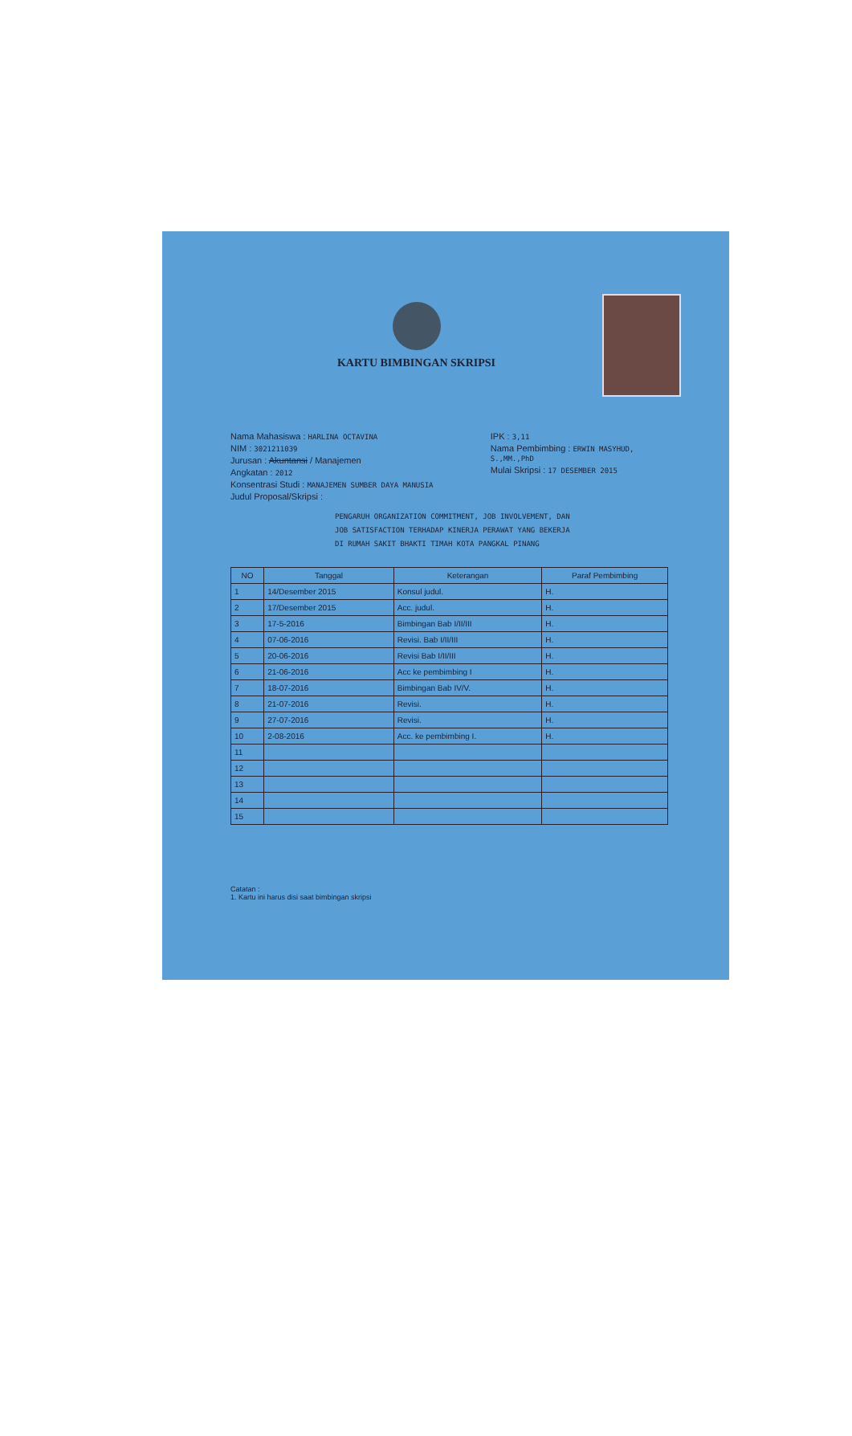KARTU BIMBINGAN SKRIPSI
Nama Mahasiswa : HARLINA OCTAVINA
NIM : 3021211039
Jurusan : Akuntansi / Manajemen
Angkatan : 2012
Konsentrasi Studi : MANAJEMEN SUMBER DAYA MANUSIA
Judul Proposal/Skripsi :
IPK : 3,11
Nama Pembimbing : ERWIN MASYHUD, S.,MM.,PhD
Mulai Skripsi : 17 DESEMBER 2015
PENGARUH ORGANIZATION COMMITMENT, JOB INVOLVEMENT, DAN
JOB SATISFACTION TERHADAP KINERJA PERAWAT YANG BEKERJA
DI RUMAH SAKIT BHAKTI TIMAH KOTA PANGKAL PINANG
| NO | Tanggal | Keterangan | Paraf Pembimbing |
| --- | --- | --- | --- |
| 1 | 14/Desember 2015 | Konsul judul. | H. |
| 2 | 17/Desember 2015 | Acc. judul. | H. |
| 3 | 17-5-2016 | Bimbingan Bab I/II/III | H. |
| 4 | 07-06-2016 | Revisi. Bab I/II/III | H. |
| 5 | 20-06-2016 | Revisi Bab I/II/III | H. |
| 6 | 21-06-2016 | Acc ke pembimbing I | H. |
| 7 | 18-07-2016 | Bimbingan Bab IV/V. | H. |
| 8 | 21-07-2016 | Revisi. | H. |
| 9 | 27-07-2016 | Revisi. | H. |
| 10 | 2-08-2016 | Acc. ke pembimbing I. | H. |
| 11 | | | |
| 12 | | | |
| 13 | | | |
| 14 | | | |
| 15 | | | |
Catatan :
1. Kartu ini harus disi saat bimbingan skripsi